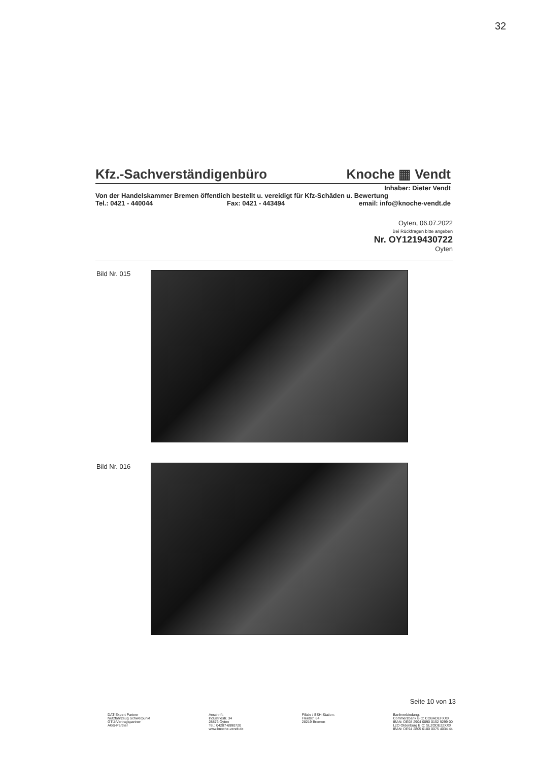32
Kfz.-Sachverständigenbüro Knoche ▦ Vendt
Inhaber: Dieter Vendt
Von der Handelskammer Bremen öffentlich bestellt u. vereidigt für Kfz-Schäden u. Bewertung
Tel.: 0421 - 440044 Fax: 0421 - 443494 email: info@knoche-vendt.de
Oyten, 06.07.2022
Bei Rückfragen bitte angeben
Nr. OY1219430722
Oyten
Bild Nr. 015
Bild Nr. 016
Seite 10 von 13
DAT-Expert Partner
Nutzfahrzeug Schwerpunkt
GTÜ-Vertragspartner
AGS-Partner
Anschrift:
Industriestr. 34
28876 Oyten
Tel.: 04207-6990720
www.knoche-vendt.de
Filiale / SSH-Station:
Fleetstr. 64
28219 Bremen
Bankverbindung:
Commerzbank BIC: COBADEFXXX
IBAN: DE08 2904 0090 0152 9299 00
LzO Oldenburg BIC: SLZODE22XXX
IBAN: DE94 2805 0100 0075 4034 44